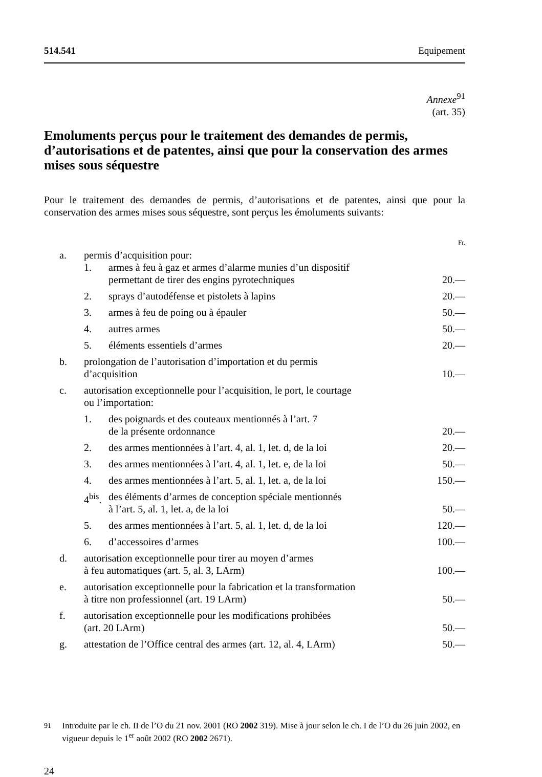514.541 Equipement
Annexe<sup>91</sup>
(art. 35)
Emoluments perçus pour le traitement des demandes de permis, d’autorisations et de patentes, ainsi que pour la conservation des armes mises sous séquestre
Pour le traitement des demandes de permis, d’autorisations et de patentes, ainsi que pour la conservation des armes mises sous séquestre, sont perçus les émoluments suivants:
| | | | Fr. |
| a. | permis d’acquisition pour: | | |
| | 1. | armes à feu à gaz et armes d’alarme munies d’un dispositif permettant de tirer des engins pyrotechniques | 20.— |
| | 2. | sprays d’autodéfense et pistolets à lapins | 20.— |
| | 3. | armes à feu de poing ou à épauler | 50.— |
| | 4. | autres armes | 50.— |
| | 5. | éléments essentiels d’armes | 20.— |
| b. | prolongation de l’autorisation d’importation et du permis d’acquisition | | 10.— |
| c. | autorisation exceptionnelle pour l’acquisition, le port, le courtage ou l’importation: | | |
| | 1. | des poignards et des couteaux mentionnés à l’art. 7 de la présente ordonnance | 20.— |
| | 2. | des armes mentionnées à l’art. 4, al. 1, let. d, de la loi | 20.— |
| | 3. | des armes mentionnées à l’art. 4, al. 1, let. e, de la loi | 50.— |
| | 4. | des armes mentionnées à l’art. 5, al. 1, let. a, de la loi | 150.— |
| | 4<sup>bis</sup>. | des éléments d’armes de conception spéciale mentionnés à l’art. 5, al. 1, let. a, de la loi | 50.— |
| | 5. | des armes mentionnées à l’art. 5, al. 1, let. d, de la loi | 120.— |
| | 6. | d’accessoires d’armes | 100.— |
| d. | autorisation exceptionnelle pour tirer au moyen d’armes à feu automatiques (art. 5, al. 3, LArm) | | 100.— |
| e. | autorisation exceptionnelle pour la fabrication et la transformation à titre non professionnel (art. 19 LArm) | | 50.— |
| f. | autorisation exceptionnelle pour les modifications prohibées (art. 20 LArm) | | 50.— |
| g. | attestation de l’Office central des armes (art. 12, al. 4, LArm) | | 50.— |
<sup>91</sup> Introduite par le ch. II de l’O du 21 nov. 2001 (RO 2002 319). Mise à jour selon le ch. I de l’O du 26 juin 2002, en vigueur depuis le 1<sup>er</sup> août 2002 (RO 2002 2671).
24